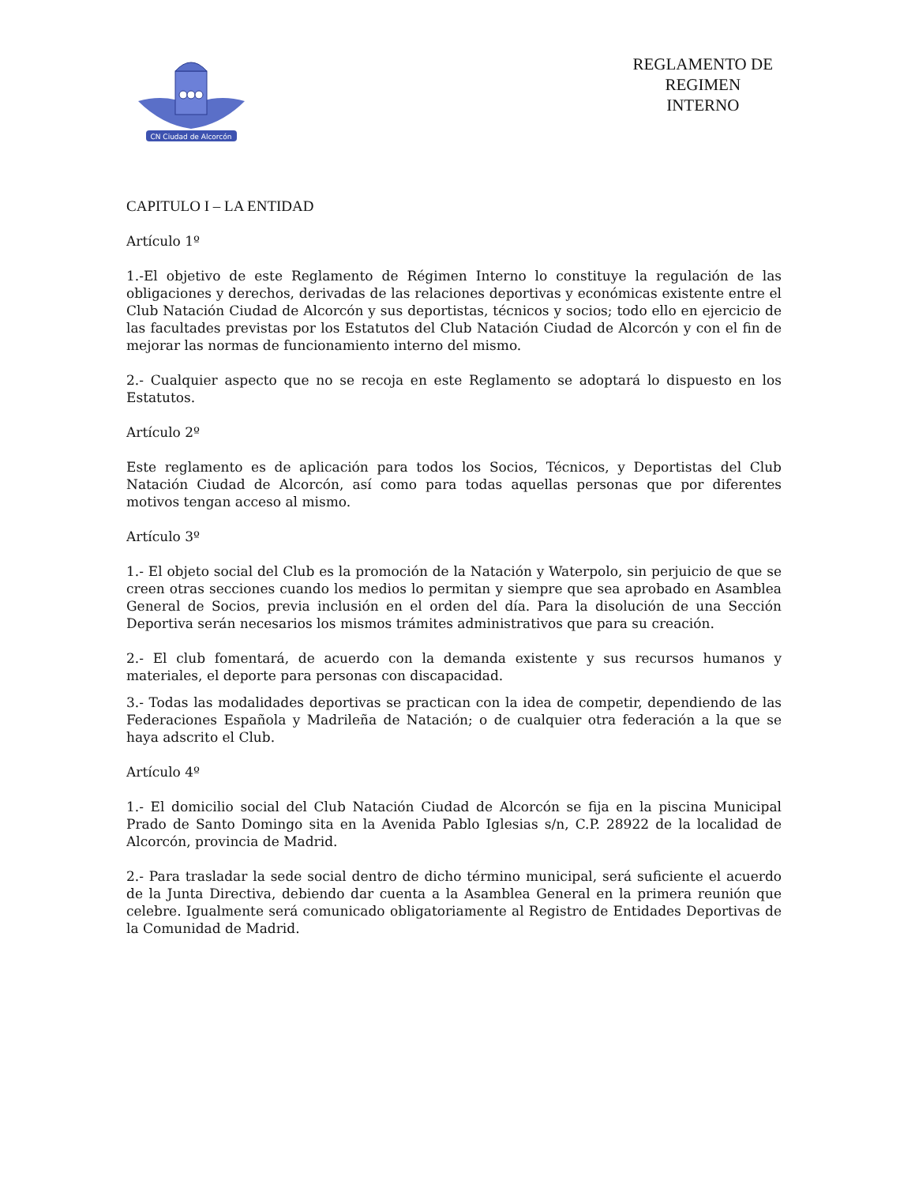CN Ciudad de Alcorcón
REGLAMENTO DE
REGIMEN
INTERNO
CAPITULO I – LA ENTIDAD
Artículo 1º
1.-El objetivo de este Reglamento de Régimen Interno lo constituye la regulación de las obligaciones y derechos, derivadas de las relaciones deportivas y económicas existente entre el Club Natación Ciudad de Alcorcón y sus deportistas, técnicos y socios; todo ello en ejercicio de las facultades previstas por los Estatutos del Club Natación Ciudad de Alcorcón y con el fin de mejorar las normas de funcionamiento interno del mismo.
2.- Cualquier aspecto que no se recoja en este Reglamento se adoptará lo dispuesto en los Estatutos.
Artículo 2º
Este reglamento es de aplicación para todos los Socios, Técnicos, y Deportistas del Club Natación Ciudad de Alcorcón, así como para todas aquellas personas que por diferentes motivos tengan acceso al mismo.
Artículo 3º
1.- El objeto social del Club es la promoción de la Natación y Waterpolo, sin perjuicio de que se creen otras secciones cuando los medios lo permitan y siempre que sea aprobado en Asamblea General de Socios, previa inclusión en el orden del día. Para la disolución de una Sección Deportiva serán necesarios los mismos trámites administrativos que para su creación.
2.- El club fomentará, de acuerdo con la demanda existente y sus recursos humanos y materiales, el deporte para personas con discapacidad.
3.- Todas las modalidades deportivas se practican con la idea de competir, dependiendo de las Federaciones Española y Madrileña de Natación; o de cualquier otra federación a la que se haya adscrito el Club.
Artículo 4º
1.- El domicilio social del Club Natación Ciudad de Alcorcón se fija en la piscina Municipal Prado de Santo Domingo sita en la Avenida Pablo Iglesias s/n, C.P. 28922 de la localidad de Alcorcón, provincia de Madrid.
2.- Para trasladar la sede social dentro de dicho término municipal, será suficiente el acuerdo de la Junta Directiva, debiendo dar cuenta a la Asamblea General en la primera reunión que celebre. Igualmente será comunicado obligatoriamente al Registro de Entidades Deportivas de la Comunidad de Madrid.